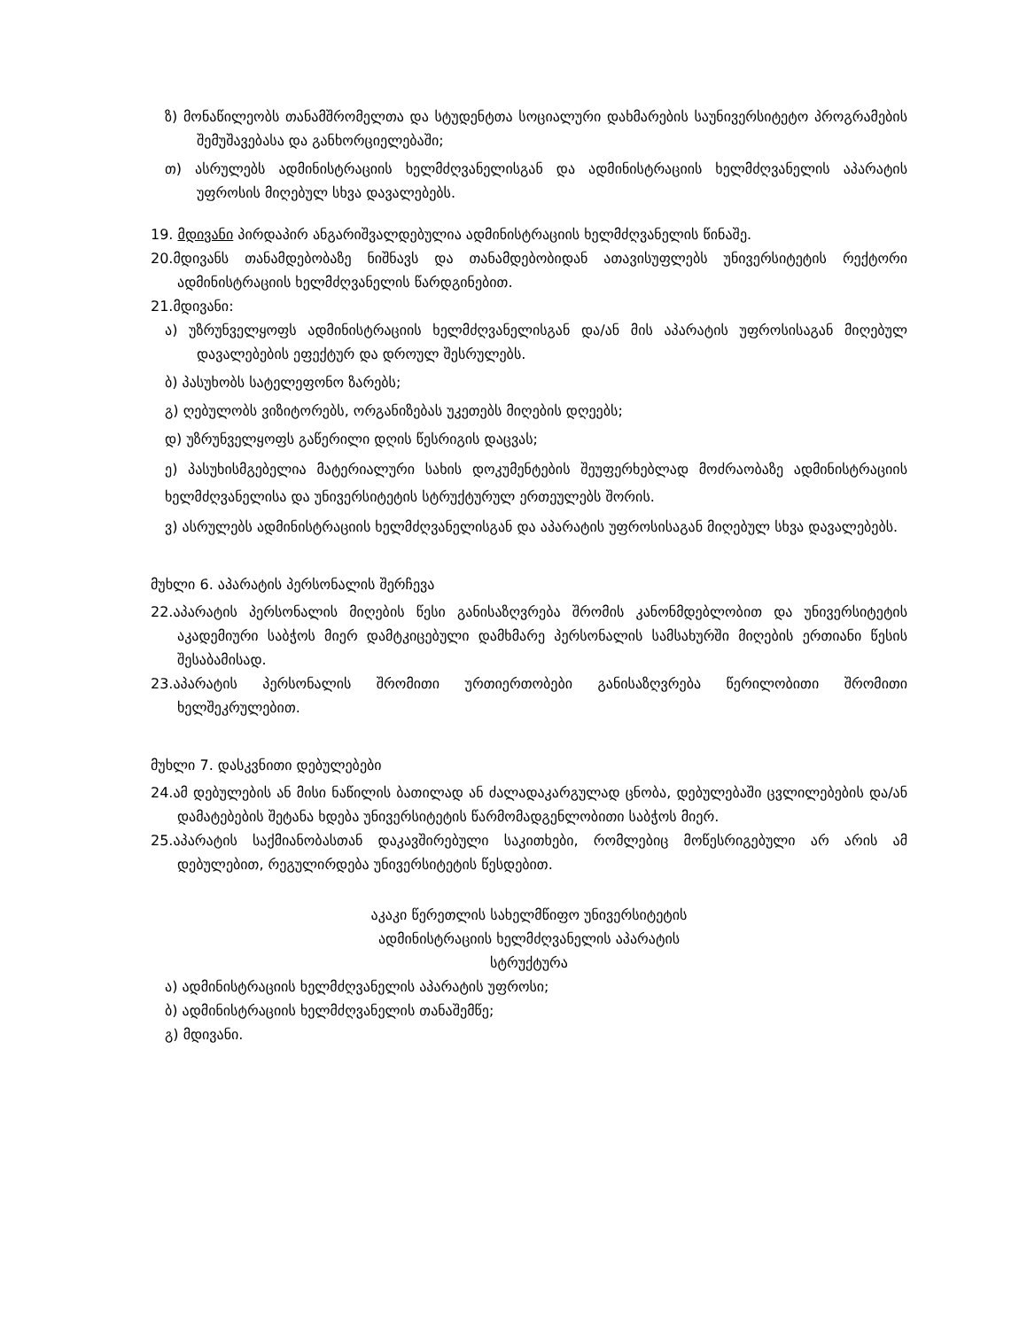ზ) მონაწილეობს თანამშრომელთა და სტუდენტთა სოციალური დახმარების საუნივერსიტეტო პროგრამების შემუშავებასა და განხორციელებაში;
თ) ასრულებს ადმინისტრაციის ხელმძღვანელისგან და ადმინისტრაციის ხელმძღვანელის აპარატის უფროსის მიღებულ სხვა დავალებებს.
19. მდივანი პირდაპირ ანგარიშვალდებულია ადმინისტრაციის ხელმძღვანელის წინაშე.
20.მდივანს თანამდებობაზე ნიშნავს და თანამდებობიდან ათავისუფლებს უნივერსიტეტის რექტორი ადმინისტრაციის ხელმძღვანელის წარდგინებით.
21.მდივანი:
ა) უზრუნველყოფს ადმინისტრაციის ხელმძღვანელისგან და/ან მის აპარატის უფროსისაგან მიღებულ დავალებების ეფექტურ და დროულ შესრულებს.
ბ) პასუხობს სატელეფონო ზარებს;
გ) ღებულობს ვიზიტორებს, ორგანიზებას უკეთებს მიღების დღეებს;
დ) უზრუნველყოფს გაწერილი დღის წესრიგის დაცვას;
ე) პასუხისმგებელია მატერიალური სახის დოკუმენტების შეუფერხებლად მოძრაობაზე ადმინისტრაციის ხელმძღვანელისა და უნივერსიტეტის სტრუქტურულ ერთეულებს შორის.
ვ) ასრულებს ადმინისტრაციის ხელმძღვანელისგან და აპარატის უფროსისაგან მიღებულ სხვა დავალებებს.
მუხლი 6. აპარატის პერსონალის შერჩევა
22.აპარატის პერსონალის მიღების წესი განისაზღვრება შრომის კანონმდებლობით და უნივერსიტეტის აკადემიური საბჭოს მიერ დამტკიცებული დამხმარე პერსონალის სამსახურში მიღების ერთიანი წესის შესაბამისად.
23.აპარატის პერსონალის შრომითი ურთიერთობები განისაზღვრება წერილობითი შრომითი ხელშეკრულებით.
მუხლი 7. დასკვნითი დებულებები
24.ამ დებულების ან მისი ნაწილის ბათილად ან ძალადაკარგულად ცნობა, დებულებაში ცვლილებების და/ან დამატებების შეტანა ხდება უნივერსიტეტის წარმომადგენლობითი საბჭოს მიერ.
25.აპარატის საქმიანობასთან დაკავშირებული საკითხები, რომლებიც მოწესრიგებული არ არის ამ დებულებით, რეგულირდება უნივერსიტეტის წესდებით.
აკაკი წერეთლის სახელმწიფო უნივერსიტეტის
ადმინისტრაციის ხელმძღვანელის აპარატის
სტრუქტურა
ა) ადმინისტრაციის ხელმძღვანელის აპარატის უფროსი;
ბ) ადმინისტრაციის ხელმძღვანელის თანაშემწე;
გ) მდივანი.